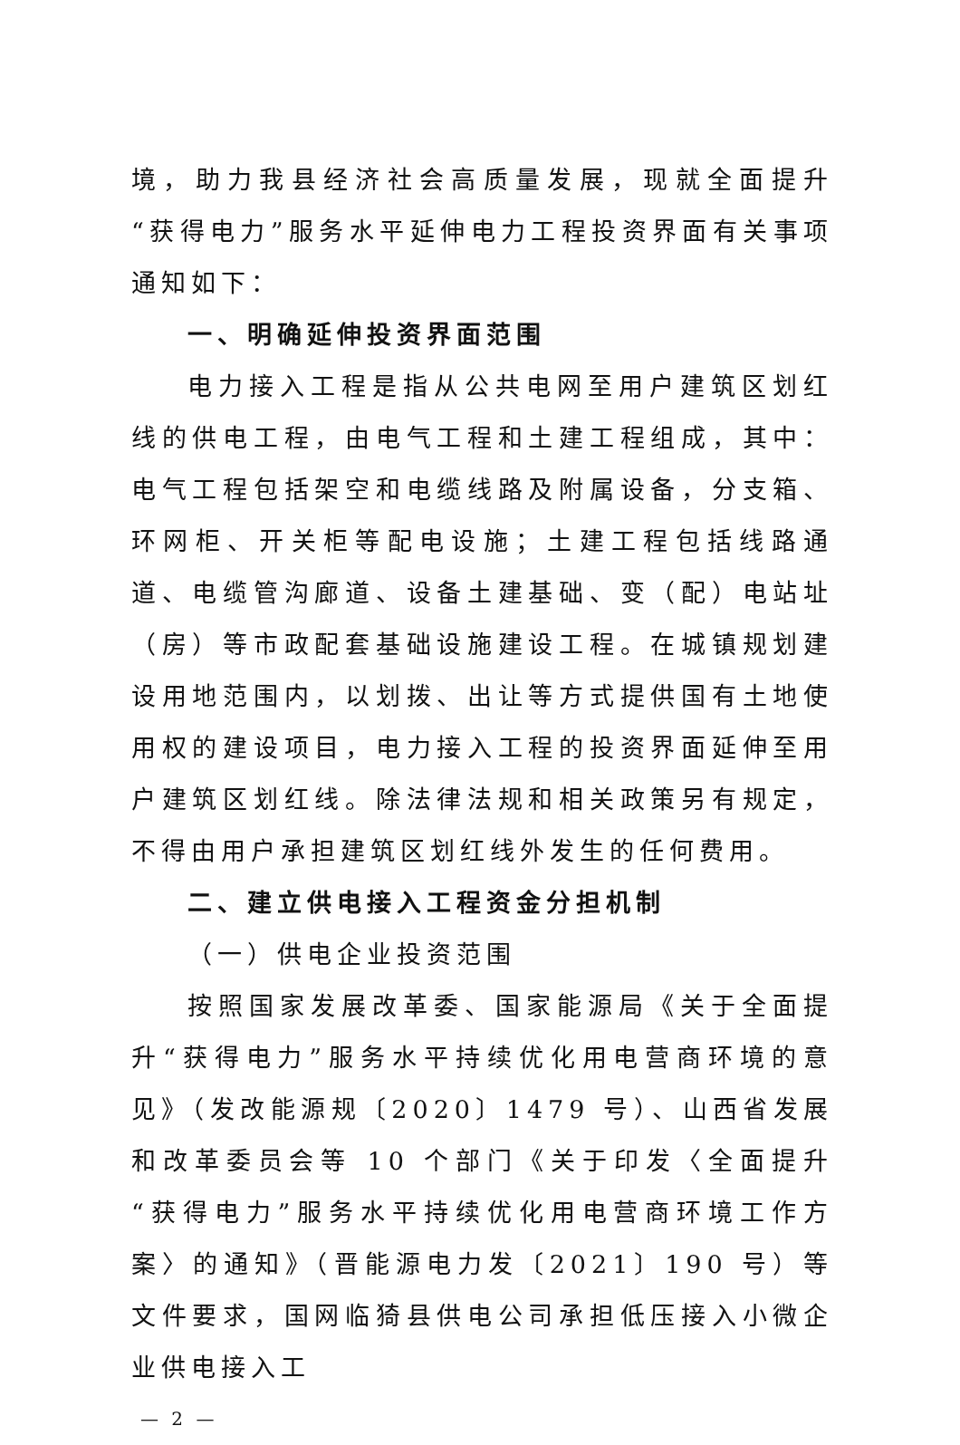境，助力我县经济社会高质量发展，现就全面提升“获得电力”服务水平延伸电力工程投资界面有关事项通知如下：
一、明确延伸投资界面范围
电力接入工程是指从公共电网至用户建筑区划红线的供电工程，由电气工程和土建工程组成，其中：电气工程包括架空和电缆线路及附属设备，分支箱、环网柜、开关柜等配电设施；土建工程包括线路通道、电缆管沟廊道、设备土建基础、变（配）电站址（房）等市政配套基础设施建设工程。在城镇规划建设用地范围内，以划拨、出让等方式提供国有土地使用权的建设项目，电力接入工程的投资界面延伸至用户建筑区划红线。除法律法规和相关政策另有规定，不得由用户承担建筑区划红线外发生的任何费用。
二、建立供电接入工程资金分担机制
（一）供电企业投资范围
按照国家发展改革委、国家能源局《关于全面提升“获得电力”服务水平持续优化用电营商环境的意见》（发改能源规〔2020〕1479 号）、山西省发展和改革委员会等 10 个部门《关于印发〈全面提升“获得电力”服务水平持续优化用电营商环境工作方案〉的通知》（晋能源电力发〔2021〕190 号）等文件要求，国网临猗县供电公司承担低压接入小微企业供电接入工
— 2 —